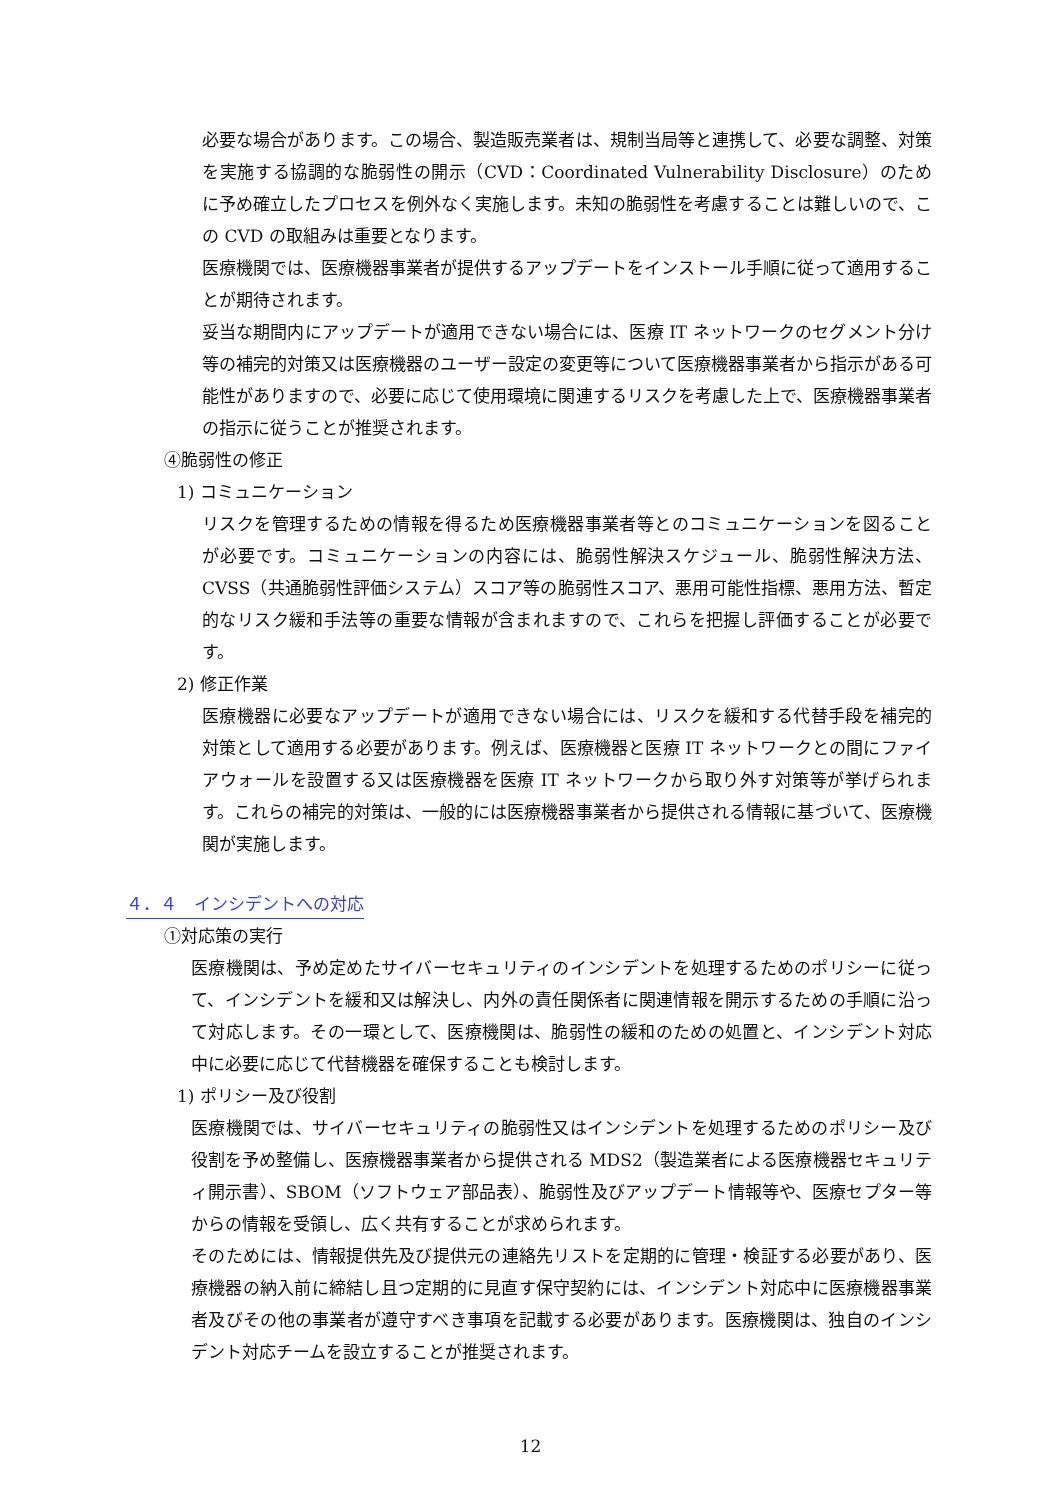必要な場合があります。この場合、製造販売業者は、規制当局等と連携して、必要な調整、対策を実施する協調的な脆弱性の開示（CVD：Coordinated Vulnerability Disclosure）のために予め確立したプロセスを例外なく実施します。未知の脆弱性を考慮することは難しいので、この CVD の取組みは重要となります。
医療機関では、医療機器事業者が提供するアップデートをインストール手順に従って適用することが期待されます。
妥当な期間内にアップデートが適用できない場合には、医療 IT ネットワークのセグメント分け等の補完的対策又は医療機器のユーザー設定の変更等について医療機器事業者から指示がある可能性がありますので、必要に応じて使用環境に関連するリスクを考慮した上で、医療機器事業者の指示に従うことが推奨されます。
④脆弱性の修正
1) コミュニケーション
リスクを管理するための情報を得るため医療機器事業者等とのコミュニケーションを図ることが必要です。コミュニケーションの内容には、脆弱性解決スケジュール、脆弱性解決方法、CVSS（共通脆弱性評価システム）スコア等の脆弱性スコア、悪用可能性指標、悪用方法、暫定的なリスク緩和手法等の重要な情報が含まれますので、これらを把握し評価することが必要です。
2) 修正作業
医療機器に必要なアップデートが適用できない場合には、リスクを緩和する代替手段を補完的対策として適用する必要があります。例えば、医療機器と医療 IT ネットワークとの間にファイアウォールを設置する又は医療機器を医療 IT ネットワークから取り外す対策等が挙げられます。これらの補完的対策は、一般的には医療機器事業者から提供される情報に基づいて、医療機関が実施します。
４．４　インシデントへの対応
①対応策の実行
医療機関は、予め定めたサイバーセキュリティのインシデントを処理するためのポリシーに従って、インシデントを緩和又は解決し、内外の責任関係者に関連情報を開示するための手順に沿って対応します。その一環として、医療機関は、脆弱性の緩和のための処置と、インシデント対応中に必要に応じて代替機器を確保することも検討します。
1) ポリシー及び役割
医療機関では、サイバーセキュリティの脆弱性又はインシデントを処理するためのポリシー及び役割を予め整備し、医療機器事業者から提供される MDS2（製造業者による医療機器セキュリティ開示書）、SBOM（ソフトウェア部品表）、脆弱性及びアップデート情報等や、医療セプター等からの情報を受領し、広く共有することが求められます。
そのためには、情報提供先及び提供元の連絡先リストを定期的に管理・検証する必要があり、医療機器の納入前に締結し且つ定期的に見直す保守契約には、インシデント対応中に医療機器事業者及びその他の事業者が遵守すべき事項を記載する必要があります。医療機関は、独自のインシデント対応チームを設立することが推奨されます。
12